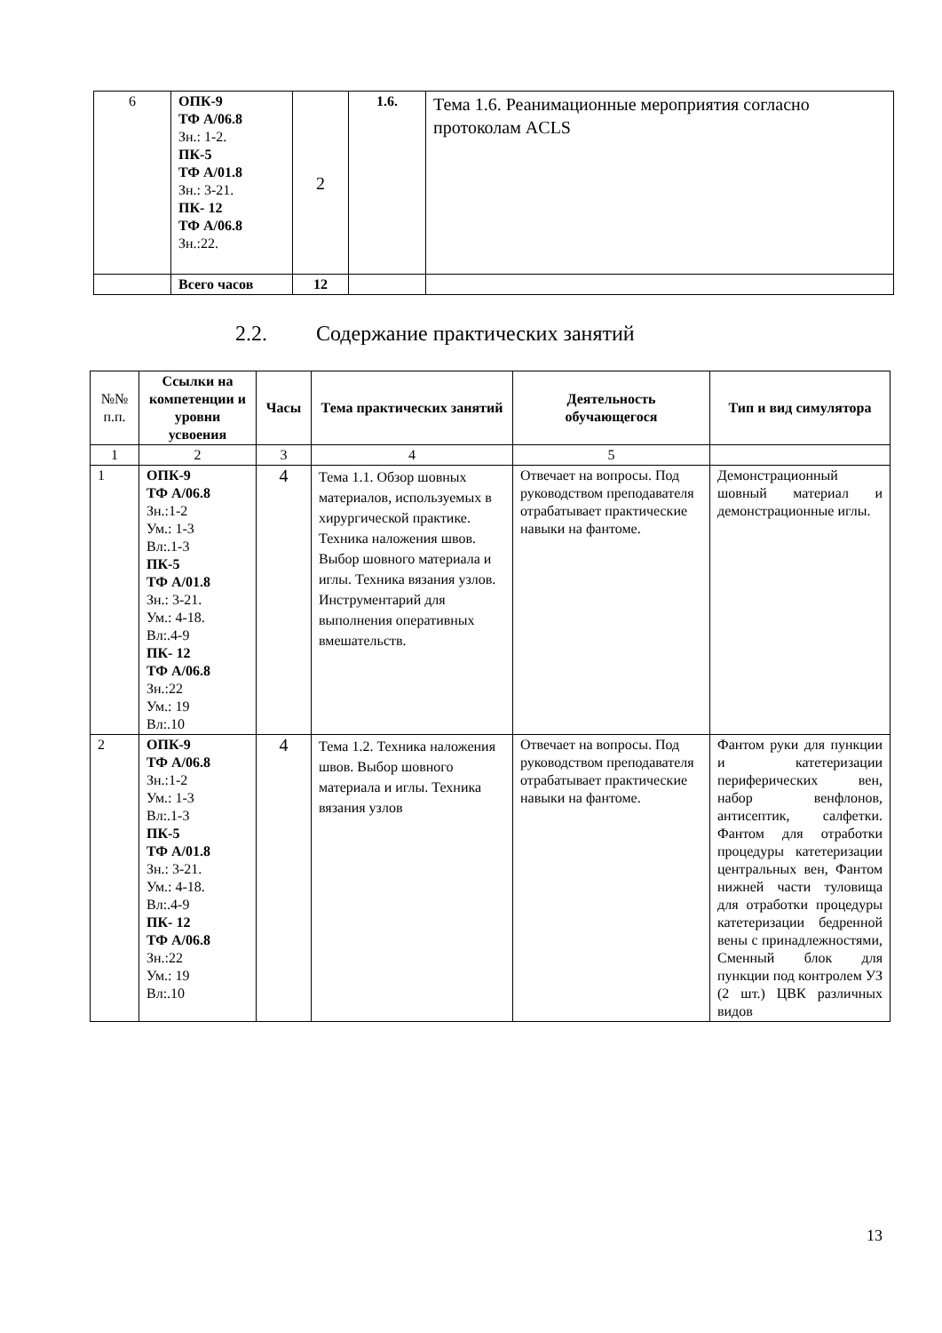| 6 | ОПК-9 ТФ А/06.8 Зн.: 1-2. ПК-5 ТФ А/01.8 Зн.: 3-21. ПК- 12 ТФ А/06.8 Зн.:22. | 2 | 1.6. | Тема 1.6. Реанимационные мероприятия согласно протоколам ACLS |
| | Всего часов | 12 | | |
2.2. Содержание практических занятий
| №№ п.п. | Ссылки на компетенции и уровни усвоения | Часы | Тема практических занятий | Деятельность обучающегося | Тип и вид симулятора |
| --- | --- | --- | --- | --- | --- |
| 1 | 2 | 3 | 4 | 5 | |
| 1 | ОПК-9 ТФ А/06.8 Зн.:1-2 Ум.: 1-3 Вл:.1-3 ПК-5 ТФ А/01.8 Зн.: 3-21. Ум.: 4-18. Вл:.4-9 ПК- 12 ТФ А/06.8 Зн.:22 Ум.: 19 Вл:.10 | 4 | Тема 1.1. Обзор шовных материалов, используемых в хирургической практике. Техника наложения швов. Выбор шовного материала и иглы. Техника вязания узлов. Инструментарий для выполнения оперативных вмешательств. | Отвечает на вопросы. Под руководством преподавателя отрабатывает практические навыки на фантоме. | Демонстрационный шовный материал и демонстрационные иглы. |
| 2 | ОПК-9 ТФ А/06.8 Зн.:1-2 Ум.: 1-3 Вл:.1-3 ПК-5 ТФ А/01.8 Зн.: 3-21. Ум.: 4-18. Вл:.4-9 ПК- 12 ТФ А/06.8 Зн.:22 Ум.: 19 Вл:.10 | 4 | Тема 1.2. Техника наложения швов. Выбор шовного материала и иглы. Техника вязания узлов | Отвечает на вопросы. Под руководством преподавателя отрабатывает практические навыки на фантоме. | Фантом руки для пункции и катетеризации периферических вен, набор венфлонов, антисептик, салфетки. Фантом для отработки процедуры катетеризации центральных вен, Фантом нижней части туловища для отработки процедуры катетеризации бедренной вены с принадлежностями, Сменный блок для пункции под контролем УЗ (2 шт.) ЦВК различных видов |
13